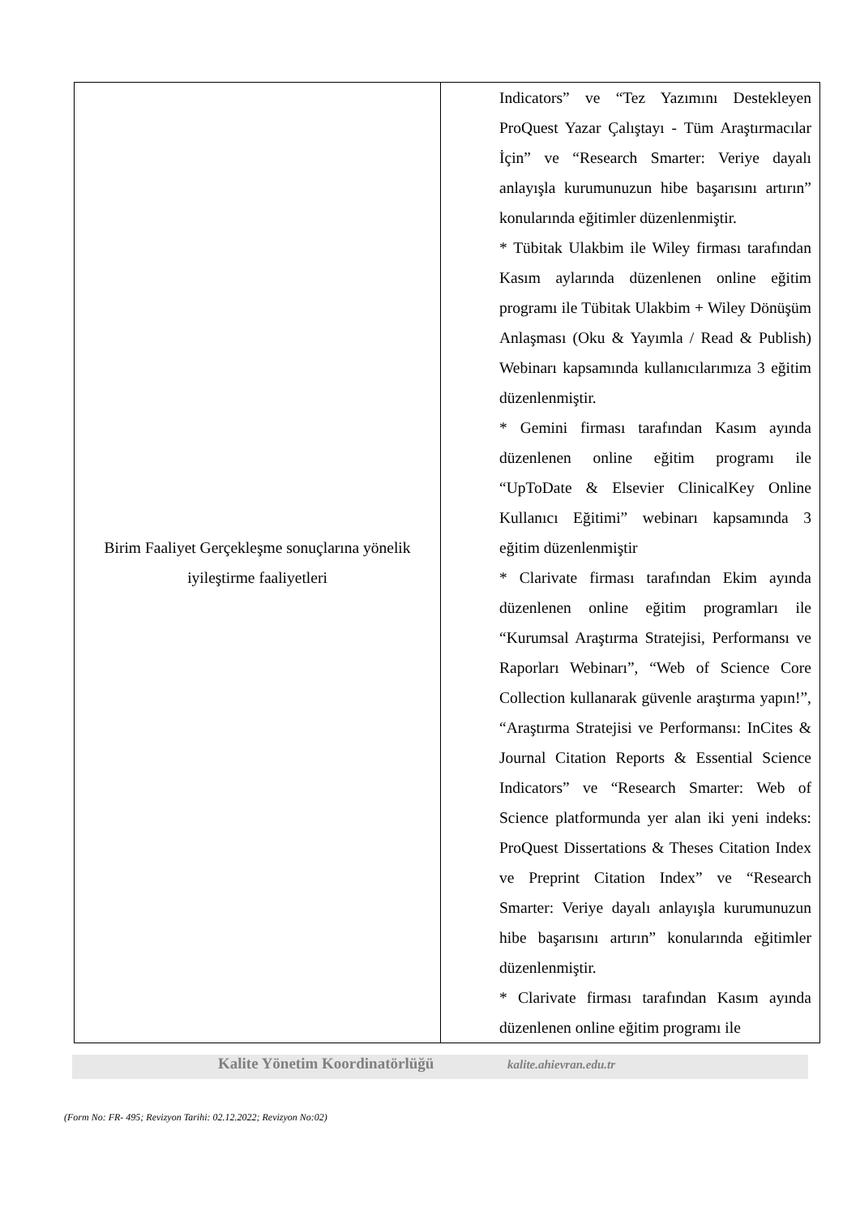| Birim Faaliyet Gerçekleşme sonuçlarına yönelik iyileştirme faaliyetleri | Indicators” ve “Tez Yazımını Destekleyen ProQuest Yazar Çalıştayı - Tüm Araştırmacılar İçin” ve “Research Smarter: Veriye dayalı anlayışla kurumunuzun hibe başarısını artırın” konularında eğitimler düzenlenmiştir. * Tübitak Ulakbim ile Wiley firması tarafından Kasım aylarında düzenlenen online eğitim programı ile Tübitak Ulakbim + Wiley Dönüşüm Anlaşması (Oku & Yayımla / Read & Publish) Webinarı kapsamında kullanıcılarımıza 3 eğitim düzenlenmiştir. * Gemini firması tarafından Kasım ayında düzenlenen online eğitim programı ile “UpToDate & Elsevier ClinicalKey Online Kullanıcı Eğitimi” webinarı kapsamında 3 eğitim düzenlenmiştir * Clarivate firması tarafından Ekim ayında düzenlenen online eğitim programları ile “Kurumsal Araştırma Stratejisi, Performansı ve Raporları Webinarı”, “Web of Science Core Collection kullanarak güvenle araştırma yapın!”, “Araştırma Stratejisi ve Performansı: InCites & Journal Citation Reports & Essential Science Indicators” ve “Research Smarter: Web of Science platformunda yer alan iki yeni indeks: ProQuest Dissertations & Theses Citation Index ve Preprint Citation Index” ve “Research Smarter: Veriye dayalı anlayışla kurumunuzun hibe başarısını artırın” konularında eğitimler düzenlenmiştir. * Clarivate firması tarafından Kasım ayında düzenlenen online eğitim programı ile |
Kalite Yönetim Koordinatörlüğü kalite.ahievran.edu.tr
(Form No: FR- 495; Revizyon Tarihi: 02.12.2022; Revizyon No:02)